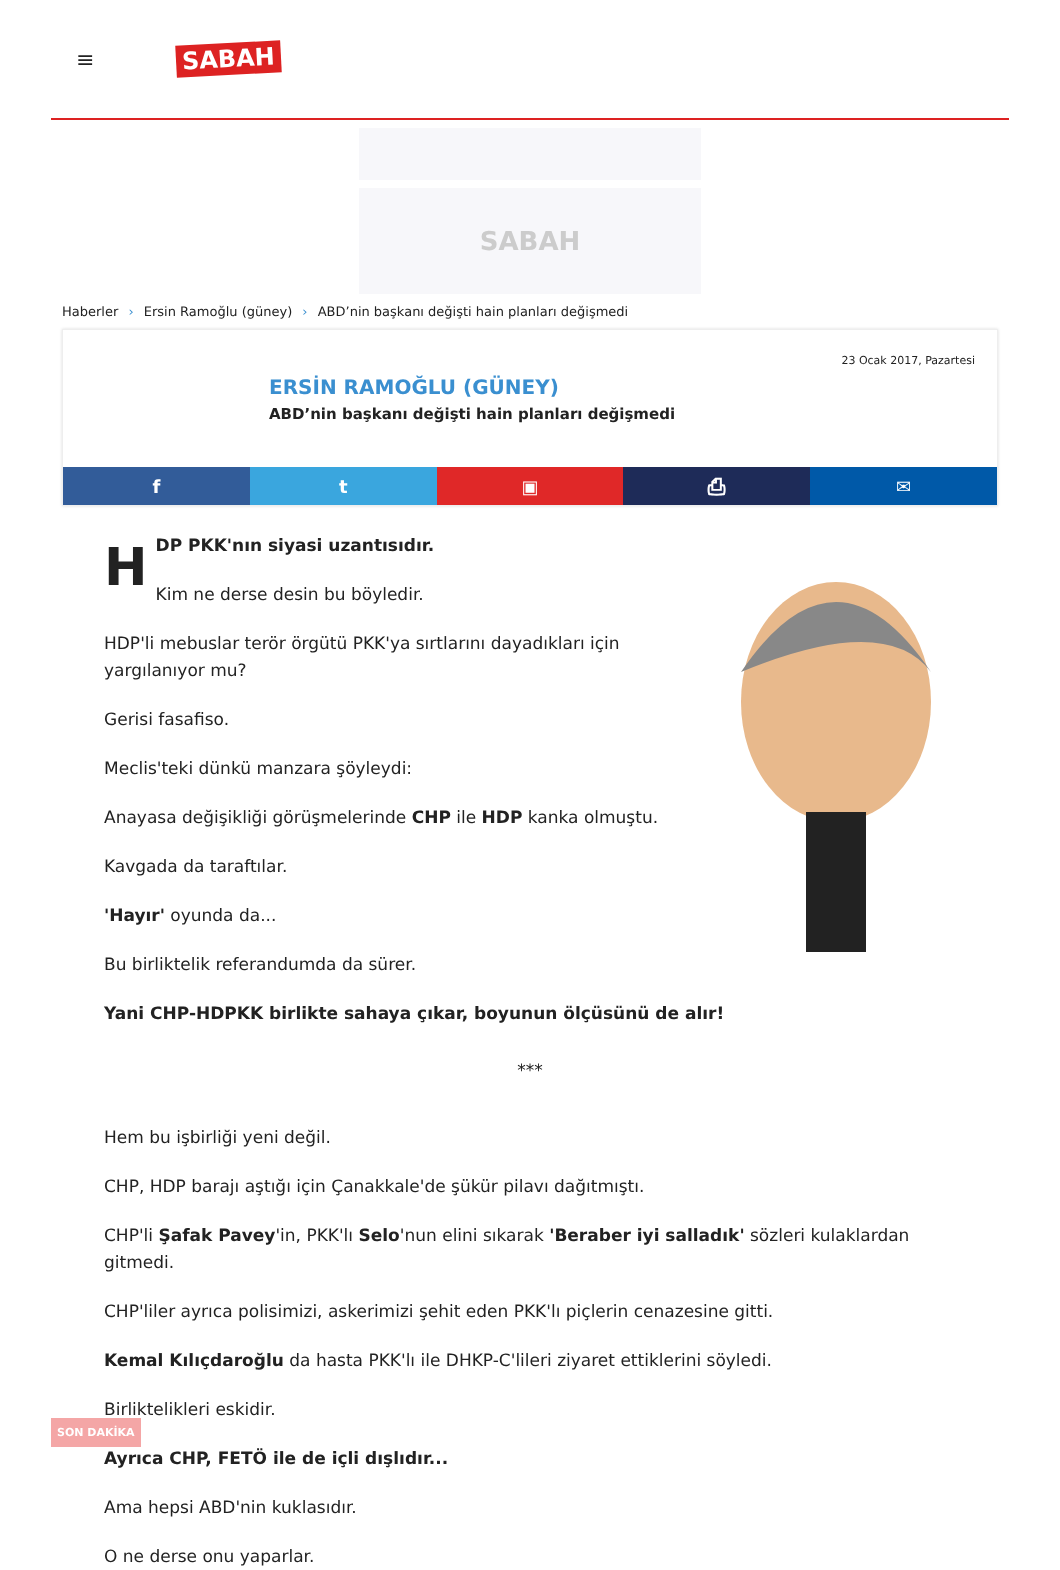≡
SABAH
SABAH
Haberler › Ersin Ramoğlu (güney) › ABD’nin başkanı değişti hain planları değişmedi
23 Ocak 2017, Pazartesi
ERSİN RAMOĞLU (GÜNEY)
ABD’nin başkanı değişti hain planları değişmedi
f t ▣ ⎙ ✉
HDP PKK'nın siyasi uzantısıdır.
Kim ne derse desin bu böyledir.
HDP'li mebuslar terör örgütü PKK'ya sırtlarını dayadıkları için yargılanıyor mu?
Gerisi fasafiso.
Meclis'teki dünkü manzara şöyleydi:
Anayasa değişikliği görüşmelerinde CHP ile HDP kanka olmuştu.
Kavgada da taraftılar.
'Hayır' oyunda da...
Bu birliktelik referandumda da sürer.
Yani CHP-HDPKK birlikte sahaya çıkar, boyunun ölçüsünü de alır!
***
Hem bu işbirliği yeni değil.
CHP, HDP barajı aştığı için Çanakkale'de şükür pilavı dağıtmıştı.
CHP'li Şafak Pavey'in, PKK'lı Selo'nun elini sıkarak 'Beraber iyi salladık' sözleri kulaklardan gitmedi.
CHP'liler ayrıca polisimizi, askerimizi şehit eden PKK'lı piçlerin cenazesine gitti.
Kemal Kılıçdaroğlu da hasta PKK'lı ile DHKP-C'lileri ziyaret ettiklerini söyledi.
Birliktelikleri eskidir.
Ayrıca CHP, FETÖ ile de içli dışlıdır...
Ama hepsi ABD'nin kuklasıdır.
O ne derse onu yaparlar.
SON DAKİKA